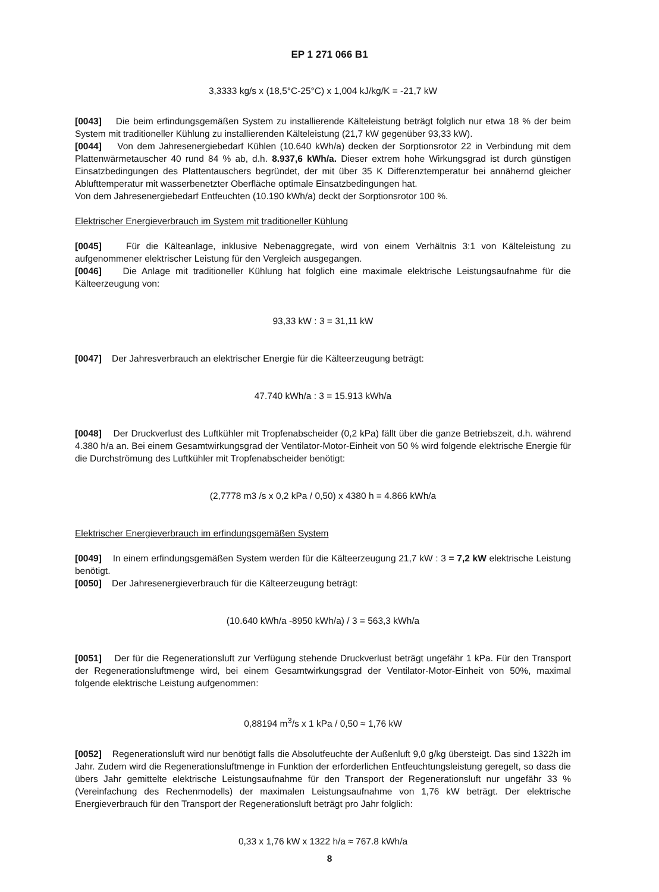EP 1 271 066 B1
3,3333 kg/s x (18,5°C-25°C) x 1,004 kJ/kg/K = -21,7 kW
[0043] Die beim erfindungsgemäßen System zu installierende Kälteleistung beträgt folglich nur etwa 18 % der beim System mit traditioneller Kühlung zu installierenden Kälteleistung (21,7 kW gegenüber 93,33 kW).
[0044] Von dem Jahresenergiebedarf Kühlen (10.640 kWh/a) decken der Sorptionsrotor 22 in Verbindung mit dem Plattenwärmetauscher 40 rund 84 % ab, d.h. 8.937,6 kWh/a. Dieser extrem hohe Wirkungsgrad ist durch günstigen Einsatzbedingungen des Plattentauschers begründet, der mit über 35 K Differenztemperatur bei annähernd gleicher Ablufttemperatur mit wasserbenetzter Oberfläche optimale Einsatzbedingungen hat.
Von dem Jahresenergiebedarf Entfeuchten (10.190 kWh/a) deckt der Sorptionsrotor 100 %.
Elektrischer Energieverbrauch im System mit traditioneller Kühlung
[0045] Für die Kälteanlage, inklusive Nebenaggregate, wird von einem Verhältnis 3:1 von Kälteleistung zu aufgenommener elektrischer Leistung für den Vergleich ausgegangen.
[0046] Die Anlage mit traditioneller Kühlung hat folglich eine maximale elektrische Leistungsaufnahme für die Kälteerzeugung von:
93,33 kW : 3 = 31,11 kW
[0047] Der Jahresverbrauch an elektrischer Energie für die Kälteerzeugung beträgt:
47.740 kWh/a : 3 = 15.913 kWh/a
[0048] Der Druckverlust des Luftkühler mit Tropfenabscheider (0,2 kPa) fällt über die ganze Betriebszeit, d.h. während 4.380 h/a an. Bei einem Gesamtwirkungsgrad der Ventilator-Motor-Einheit von 50 % wird folgende elektrische Energie für die Durchströmung des Luftkühler mit Tropfenabscheider benötigt:
(2,7778 m3 /s x 0,2 kPa / 0,50) x 4380 h = 4.866 kWh/a
Elektrischer Energieverbrauch im erfindungsgemäßen System
[0049] In einem erfindungsgemäßen System werden für die Kälteerzeugung 21,7 kW : 3 = 7,2 kW elektrische Leistung benötigt.
[0050] Der Jahresenergieverbrauch für die Kälteerzeugung beträgt:
(10.640 kWh/a -8950 kWh/a) / 3 = 563,3 kWh/a
[0051] Der für die Regenerationsluft zur Verfügung stehende Druckverlust beträgt ungefähr 1 kPa. Für den Transport der Regenerationsluftmenge wird, bei einem Gesamtwirkungsgrad der Ventilator-Motor-Einheit von 50%, maximal folgende elektrische Leistung aufgenommen:
0,88194 m<sup>3</sup>/s x 1 kPa / 0,50 ≈ 1,76 kW
[0052] Regenerationsluft wird nur benötigt falls die Absolutfeuchte der Außenluft 9,0 g/kg übersteigt. Das sind 1322h im Jahr. Zudem wird die Regenerationsluftmenge in Funktion der erforderlichen Entfeuchtungsleistung geregelt, so dass die übers Jahr gemittelte elektrische Leistungsaufnahme für den Transport der Regenerationsluft nur ungefähr 33 % (Vereinfachung des Rechenmodells) der maximalen Leistungsaufnahme von 1,76 kW beträgt. Der elektrische Energieverbrauch für den Transport der Regenerationsluft beträgt pro Jahr folglich:
0,33 x 1,76 kW x 1322 h/a ≈ 767.8 kWh/a
8